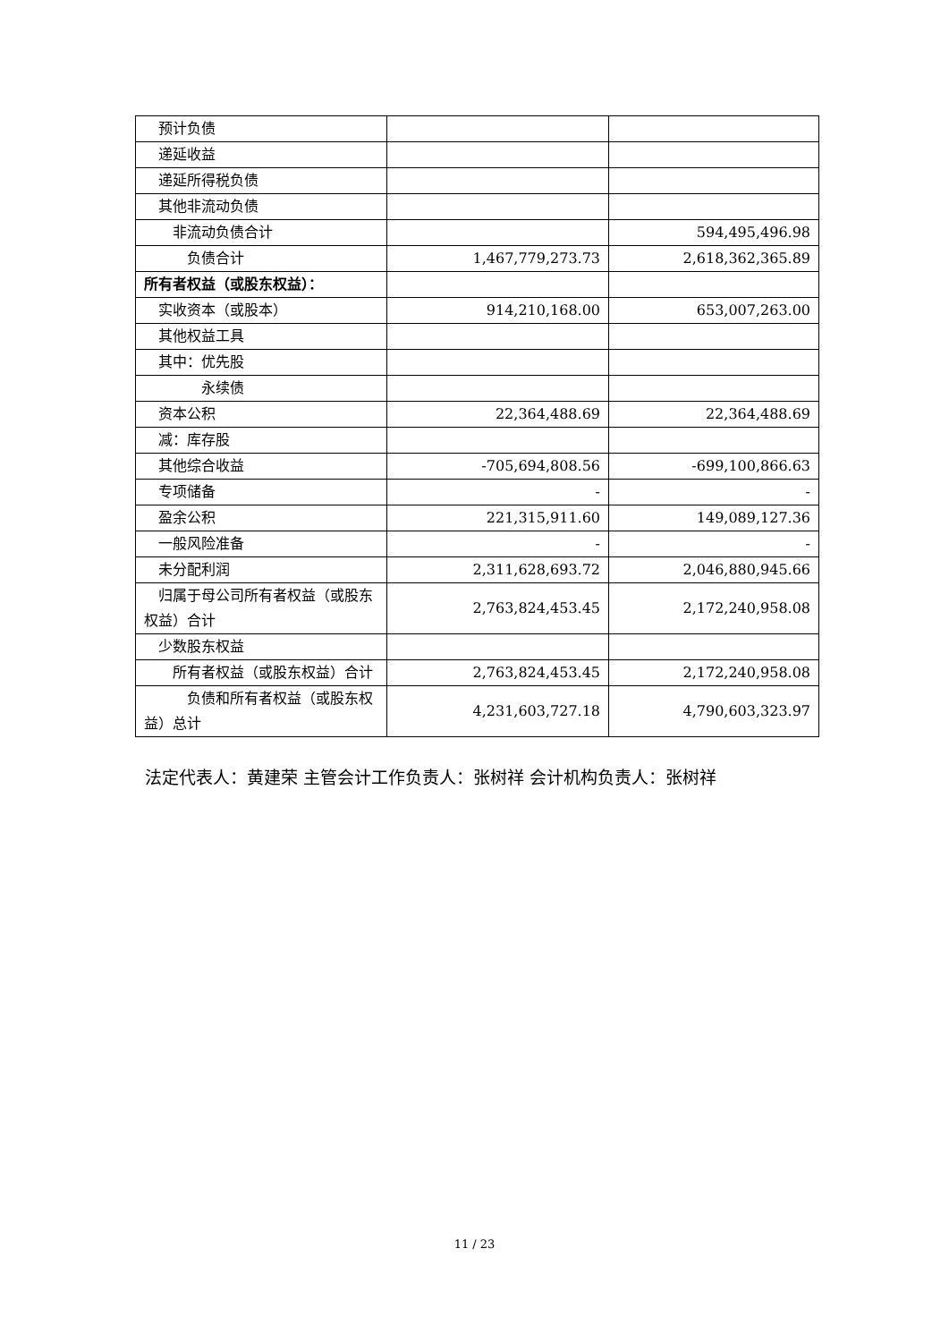| 预计负债 | | |
| 递延收益 | | |
| 递延所得税负债 | | |
| 其他非流动负债 | | |
| 非流动负债合计 | | 594,495,496.98 |
| 负债合计 | 1,467,779,273.73 | 2,618,362,365.89 |
| 所有者权益（或股东权益）： | | |
| 实收资本（或股本） | 914,210,168.00 | 653,007,263.00 |
| 其他权益工具 | | |
| 其中：优先股 | | |
| 永续债 | | |
| 资本公积 | 22,364,488.69 | 22,364,488.69 |
| 减：库存股 | | |
| 其他综合收益 | -705,694,808.56 | -699,100,866.63 |
| 专项储备 | - | - |
| 盈余公积 | 221,315,911.60 | 149,089,127.36 |
| 一般风险准备 | - | - |
| 未分配利润 | 2,311,628,693.72 | 2,046,880,945.66 |
| 归属于母公司所有者权益（或股东权益）合计 | 2,763,824,453.45 | 2,172,240,958.08 |
| 少数股东权益 | | |
| 所有者权益（或股东权益）合计 | 2,763,824,453.45 | 2,172,240,958.08 |
| 负债和所有者权益（或股东权益）总计 | 4,231,603,727.18 | 4,790,603,323.97 |
法定代表人：黄建荣 主管会计工作负责人：张树祥 会计机构负责人：张树祥
11 / 23